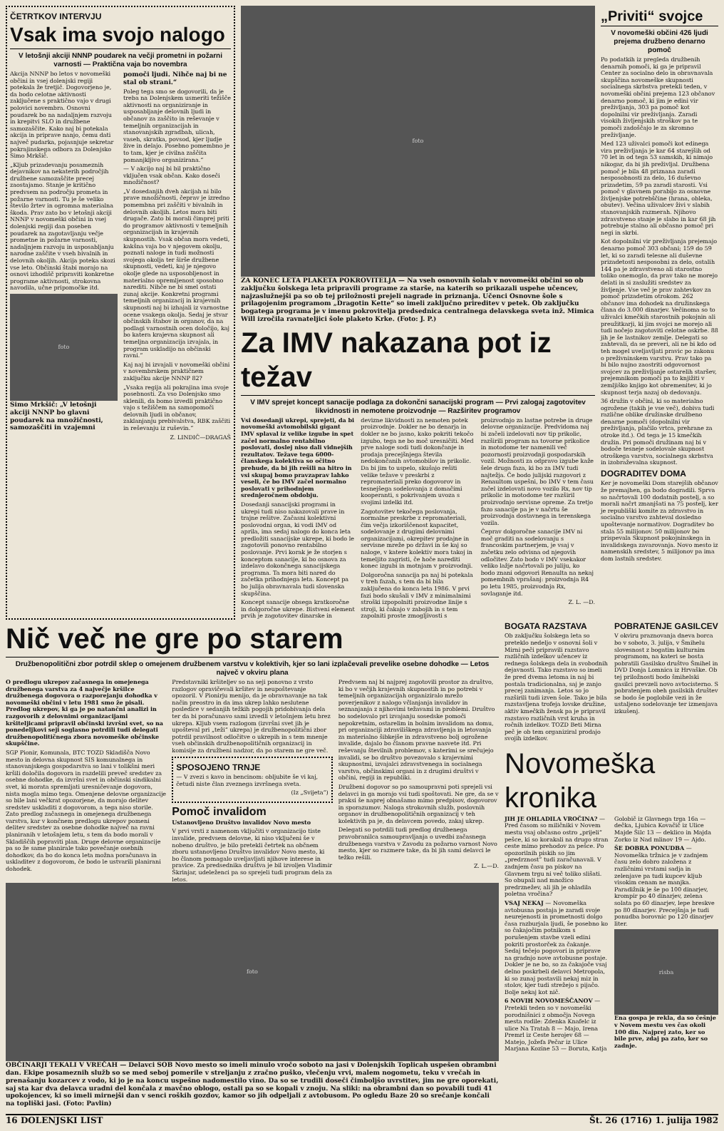ČETRTKOV INTERVJU
Vsak ima svojo nalogo
V letošnji akciji NNNP poudarek na večji prometni in požarni varnosti — Praktična vaja bo novembra
Akcija NNNP bo letos v novomeški občini in vsej dolenjski regiji potekala že tretjič. Dogovorjeno je, da bodo celotne aktivnosti zaključene s praktično vajo v drugi polovici novembra. Osnovni poudarek bo na nadaljnjem razvoju in krepitvi SLO in družbene samozaščite. Kako naj bi potekala akcija in priprave nanjo, čemu dati največ pudarka, pojasnjuje sekretar pokrajinskega odbora za Dolenjsko Simo Mrkšič.
„Kljub prizadevanju posameznih dejavnikov na nekaterih področjih družbene samozaščite precej zaostajamo. Stanje je kritično predvsem na področju prometa in požarne varnosti. Tu je še veliko število žrtev in ogromna materialna škoda. Prav zato bo v letošnji akciji NNNP v novomeški občini in vsej dolenjski regiji dan poseben poudarek na zagotavljanju večje prometne in požarne varnosti, nadaljnjem razvoju in usposabljanju narodne zaščite v vseh bivalnih in delovnih okoljih. Akcija poteka skozi vse leto. Občinski štabi morajo na osnovi izhodišč pripraviti konkretne programe aktivnosti, strokovna navodila, učne pripomočke itd.
foto
Simo Mrkšič: „V letošnji akciji NNNP bo glavni poudarek na množičnosti, samozaščiti in vzajemni pomoči ljudi. Nihče naj bi ne stal ob strani.“
Poleg tega smo se dogovorili, da je treba na Dolenjskem usmeriti težišče aktivnosti na organiziranje in usposabljanje delovnih ljudi in občanov za zaščito in reševanje v temeljnih organizacijah in stanovanjskih zgradbah, ulicah, vaseh, skratka, povsod, kjer ljudje žive in delajo. Posebno pomembno je to tam, kjer je civilna zaščita pomanjkljivo organizirana.“
— V akcijo naj bi bil praktično vključen vsak občan. Kako doseči množičnost?
„V dosedanjih dveh akcijah ni bilo prave množičnosti, čeprav je izredno pomembna pri zaščiti v bivalnih in delovnih okoljih. Letos mora biti drugače. Zato bi morali čimprej priti do programov aktivnosti v temeljnih organizacijah in krajevnih skupnostih. Vsak občan mora vedeti, kakšna vaja bo v njegovem okolju, poznati naloge in tudi možnosti svojega okolja ter širše družbene skupnosti, vedeti, kaj je njegovo okolje glede na usposobljenost in materialno opremljenost sposobno narediti. Nihče ne bi smel ostati zunaj akcije. Konkretni programi temeljnih organizacij in krajevnih skupnosti naj bi izhajali iz varnostne ocene vsakega okolja. Sedaj je stvar občinskih štabov in organov, da na podlagi varnostnih ocen določijo, kaj bo katera krajevna skupnost ali temeljna organizacija izvajala, in program uskladijo na občinski ravni.“
Kaj naj bi izvajali v novomeški občini v novembrskem praktičnem zaključku akcije NNNP 82?
„Vsaka regija ali pokrajina ima svoje posebnosti. Za vso Dolenjsko smo sklenili, da bomo izvedli praktično vajo s težiščem na samopomoči delovnih ljudi in občanov, zaklanjanju prebivalstva, RBK zaščiti in reševanju iz ruševin.“
Z. LINDIČ—DRAGAŠ
foto
ZA KONEC LETA PLAKETA POKROVITELJA — Na vseh osnovnih šolah v novomeški občini so ob zaključku šolskega leta pripravili programe za starše, na katerih so prikazali uspehe učencev, najzaslužnejši pa so ob tej priložnosti prejeli nagrade in priznanja. Učenci Osnovne šole s prilagojenim programom „Dragotin Kette“ so imeli zaključno prireditev v petek. Ob zaključku bogatega programa je v imenu pokrovitelja predsednica centralnega delavskega sveta inž. Mimica Will izročila ravnateljici šole plaketo Krke. (Foto: J. P.)
Za IMV nakazana pot iz težav
V IMV sprejet koncept sanacije podlaga za dokončni sanacijski program — Prvi zalogaj zagotovitev likvidnosti in nemotene proizvodnje — Razširitev programov
Vsi dosedanji ukrepi, sprejeti, da bi novomeški avtomobilski gigant IMV splaval iz velike izgube in spet začel normalno rentabilno poslovati, doslej niso dali vidnejših rezultatov. Težave tega 6000-članskega kolektiva so očitno prehude, da bi jih rešili na hitro in vsi skupaj bomo pravzaprav lahko veseli, če bo IMV začel normalno poslovati v prihodnjem srednjeročnem obdobju.
Dosedanji sanacijski programi in ukrepi tudi niso nakazovali prave in trajne rešitve. Začasni kolektivni poslovodni organ, ki vodi IMV od aprila, ima sedaj nalogo do konca leta predložiti sanacijske ukrepe, ki bodo le zagotovili ponovno rentabilno poslovanje. Prvi korak je že storjen s konceptom sanacije, ki bo osnova za izdelavo dokončnega sanacijskega programa. Ta mora biti nared do začetka prihodnjega leta. Koncept pa bo julija obravnavala tudi slovenska skupščina.
Koncept sanacije obsega kratkoročne in dolgoročne ukrepe. Bistveni element prvih je zagotovitev dinarske in devizne likvidnosti za nemoten potek proizvodnje. Dokler ne bo denarja in dokler ne bo jasno, kako pokriti tekočo izgubo, tega ne bo moč uresničiti. Med prve naloge sodi tudi dokončanje in prodaja precejšnjega števila nedokončanih avtomobilov in prikolic. Da bi jim to uspelo, skušajo rešiti velike težave v preskrbi z repromateriali preko dogovorov in tesnejšega sodelovanja z domačimi kooperanti, s pokrivanjem uvoza s svojimi izdelki itd.
Zagotovitev tekočega poslovanja, normalne preskrbe z repromateriali, čim večja izkoriščenost kapacitet, sodelovanje z drugimi delovnimi organizacijami, okrepitev prodajne in servisne mreže po državi in še kaj so naloge, v katere kolektiv mora takoj in temeljito zagristi, če hoče narediti konec izgubi in motnjam v proizvodnji.
Dolgoročna sanacija pa naj bi potekala v treh fazah, s tem da bi bila zaključena do konca leta 1986. V prvi fazi bodo skušali v IMV z minimalnimi stroški izpopolniti proizvodne linije s stroji, ki čakajo v zabojih in s tem zapolniti proste zmogljivosti s proizvodnjo za lastne potrebe in druge delovne organizacije. Predvidoma naj bi začeli izdelovati nov tip prikolic, razširili program na tovorne prikolice in motodome ter namenili več pozornosti proizvodnji gospodarskih vozil. Možnosti za odpravo izgube kaže šele druga faza, ki bo za IMV tudi najtežja. Če bodo julijski razgovori z Renaultom uspešni, bo IMV v tem času začel izdelovati novo vozilo Rx, nov tip prikolic in motodome ter razširil proizvodnjo servisne opreme. Za tretjo fazo sanacije pa je v načrtu še proizvodnja dostavnega in terenskega vozila.
Čeprav dolgoročne sanacije IMV ni moč graditi na sodelovanju s francoskim partnerjem, je vsaj v začetku zelo odvisna od njegovih odločitev. Zato bodo v IMV vsekakor veliko lažje načrtovali po juliju, ko bodo znani odgovori Renaulta na nekaj pomembnih vprašanj: proizvodnja R4 po letu 1985, proizvodnja Rx, sovlaganje itd.
Z. L. —D.
„Priviti“ svojce
V novomeški občini 426 ljudi prejema družbeno denarno pomoč
Po podatkih iz pregleda družbenih denarnih pomoči, ki ga je pripravil Center za socialno delo in obravnavala skupščina novomeške skupnosti socialnega skrbstva pretekli teden, v novomeški občini prejema 123 občanov denarno pomoč, ki jim je edini vir preživljanja, 303 pa pomoč kot dopolnilni vir preživljanja. Zaradi visokih življenjskih stroškov pa te pomoči zadoščajo le za skromno preživljanje.
Med 123 uživalci pomoči kot edinega vira preživljanja je kar 64 starejših od 70 let in od tega 53 samskih, ki nimajo nikogar, da bi jih preživljal. Družbena pomoč je bila 48 priznana zaradi nesposobnosti za delo, 16 duševno prizadetim, 59 pa zaradi starosti. Vsi pomoč v glavnem porabijo za osnovne življenjske potrebščine (hrana, obleka, obutev). Večina uživalcev živi v slabih stanovanjskih razmerah. Njihovo zdravstveno stanje je slabo in kar 68 jih potrebuje stalno ali občasno pomoč pri negi in skrbi.
Kot dopolnilni vir preživljanja prejemajo denarno pomoč 303 občani; 159 do 59 let, ki so zaradi telesne ali duševne prizadetosti nesposobni za delo, ostalih 144 pa je zdravstveno ali starostno toliko onemoglo, da prav tako ne morejo delati in si zaslužiti sredstev za življenje. Vse več je prav zahtevkov za pomoč prizadetim otrokom. 262 občanov ima dohodek na družinskega člana do 3.000 dinarjev. Večinoma so to uživalci kmečkih starostnih pokojnin ali preužitkarji, ki jim svojci ne morejo ali tudi nočejo zagotoviti celotne oskrbe. 88 jih je še lastnikov zemlje. Delegati so zahtevali, da se preveri, ali ne bi kdo od teh mogel uveljavljati pravic po zakonu o preživninskem varstvu. Prav tako pa bi bilo nujno zaostriti odgovornost svojcev za preživljanje ostarelih staršev, prejemnikom pomoči pa to knjižiti v zemljiško knjigo kot obremenitev, ki jo skupnost terja nazaj ob dedovanju.
36 družin v občini, ki so materialno ogrožene (takih je vse več), dobiva tudi različne oblike družinske družbeno denarne pomoči (dopolnilni vir preživljanja, plačilo vrtca, prehrane za otroke itd.). Od tega je 15 kmečkih družin. Pri pomoči družinam naj bi v bodoče tesneje sodelovale skupnost otroškega varstva, socialnega skrbstva in izobraževalna skupnost.
DOGRADITEV DOMA
Ker je novomeški Dom starejših občanov že premajhen, ga bodo dogradili. Sprva so načrtovali 100 dodatnih postelj, a so morali načrt zmanjšati na 75 postelj, ker je republiški komite za zdravstvo in socialno varstvo zahteval dosledno upoštevanje normativov. Dograditev bo stala 55 milijonov. 50 milijonov bo prispevala Skupnost pokojninskega in invalidskega zavarovanja. Novo mesto iz namenskih sredstev, 5 milijonov pa ima dom lastnih sredstev.
Nič več ne gre po starem
Družbenopolitični zbor potrdil sklep o omejenem družbenem varstvu v kolektivih, kjer so lani izplačevali prevelike osebne dohodke — Letos največ v okviru plana
O predlogu ukrepov začasnega in omejenega družbenega varstva za 4 največje kršilce družbenega dogovora o razporejanju dohodka v novomeški občini v letu 1981 smo že pisali. Predlog ukrepov, ki ga je po natančni analizi in razgovorih z delovnimi organizacijami kršiteljicami pripravil občinski izvršni svet, so na ponedeljkovi seji soglasno potrdili tudi delegati družbenopolitičnega zbora novomeške občinske skupščine.
SGP Pionir, Komunala, BTC TOZD Skladišča Novo mesto in delovna skupnost SIS komunalnega in stanovanjskega gospodarstva so lani v tolikšni meri kršili določila dogovora in razdelili preveč sredstev za osebne dohodke, da izvršni svet in občinski sindikalni svet, ki morata spremljati uresničevanje dogovora, nista mogla mimo tega. Omenjene delovne organizacije so bile lani večkrat opozorjene, da morajo delitev sredstev uskladiti z dogovorom, a tega niso storile. Zato predlog začasnega in omejenega družbenega varstva, kar v končnem predlogu ukrepov pomeni delitev sredstev za osebne dohodke največ na ravni planiranih v letošnjem letu, s tem da bodo morali v Skladiščih popraviti plan. Druge delovne organizacije pa so že same planirale tako povečanje osebnih dohodkov, da bo do konca leta možna poračunava in uskladitev z dogovorom, če bodo le ustvarili planirani dohodek.
Predstavniki kršiteljev so na seji ponovno z vrsto razlogov opravičevali kršitev in neupoštevanje opozoril. V Pionirju menijo, da je obravnavanje na tak način preostro in da ima ukrep lahko neslutene posledice v sedanjih težkih pogojih pridobivanja dela ter da bi poračunavo sami izvedli v letošnjem letu brez ukrepa. Kljub vsem razlogom (izvršni svet jih je upošteval pri „teži“ ukrepa) je družbenopolitični zbor potrdil pravilnost odločitve o ukrepih in s tem mnenje vseh občinskih družbenopolitičnih organizacij in komisije za družbeni nadzor, da po starem ne gre več.
SPOSOJENO TRNJE
— V zvezi s kavo in bencinom: obljubite še vi kaj, četudi niste član zveznega izvršnega sveta.
(Iz „Svijeta“)
Pomoč invalidom
Ustanovljeno Društvo invalidov Novo mesto
V prvi vrsti z namenom vključiti v organizacijo tiste invalide, predvsem delovne, ki niso vključeni še v nobeno društvo, je bilo pretekli četrtek na občnem zboru ustanovljeno Društvo invalidov Novo mesto, ki bo članom pomagalo uveljavljati njihove interese in pravice. Za predsednika društva je bil izvoljen Vladimir Škrinjar, udeleženci pa so sprejeli tudi program dela za letos.
Predvsem naj bi najprej zagotovili prostor za društvo, ki bo v večjih krajevnih skupnostih in po potrebi v temeljnih organizacijah organiziralo mrežo poverjenikov z nalogo včlanjanja invalidov in seznanjanja z njihovimi težavami in problemi. Društvo bo sodelovalo pri izvajanju sosedske pomoči nepokretnim, ostarelim in bolnim invalidom na domu, pri organizaciji zdraviliškega zdravljenja in letovanja za materialno šibkejše in zdravstveno bolj ogrožene invalide, dajalo bo članom pravne nasvete itd. Pri reševanju številnih problemov, s katerimi se srečujejo invalidi, se bo društvo povezovalo s krajevnimi skupnostmi, izvajalci zdravstvenega in socialnega varstva, občinskimi organi in z drugimi društvi v občini, regiji in republiki.
Družbeni dogovor so po samoupravni poti sprejeli vsi delavci in ga morajo vsi tudi spoštovati. Ne gre, da se v praksi še naprej obnašamo mimo predpisov, dogovorov in sporazumov. Naloga strokovnih služb, poslovnih organov in družbenopolitičnih organizacij v teh kolektivih pa je, da delavcem povedo, zakaj ukrep.
Delegati so potrdili tudi predlog družbenega pravobranilca samoupravljanja o uvedbi začasnega družbenega varstva v Zavodu za požarno varnost Novo mesto, kjer so razmere take, da bi jih sami delavci le težko rešili.
Z. L.—D.
foto
OBČINARJI TEKALI V VREČAH — Delavci SOB Novo mesto so imeli minulo vročo soboto na jasi v Dolenjskih Toplicah uspešen obrambni dan. Ekipe posameznih služb so se med seboj pomerile v streljanju z zračno puško, vlečenju vrvi, malem nogometu, teku v vrečah in prenašanju kozarcev z vodo, ki jo je na koncu uspešno nadomestilo vino. Da so se trudili doseči čimboljšo uvrstitev, jim ne gre oporekati, saj sta kar dva delavca uradni del končala z mavčno oblogo, ostali pa so se kopali v znoju. Na sliki: na obrambni dan so povabili tudi 41 upokojencev, ki so imeli mirnejši dan v senci roških gozdov, kamor so jih odpeljali z avtobusom. Po ogledu Baze 20 so srečanje končali na topliški jasi. (Foto: Pavlin)
BOGATA RAZSTAVA
Ob zaključku šolskega leta so preteklo nedeljo v osnovni šoli v Mirni peči pripravili razstavo različnih izdelkov učencev iz rednega šolskega dela in svobodnih dejavnosti. Tako razstavo so imeli že pred dvema letoma in naj bi postala tradicionalna, saj je zanjo precej zanimanja. Letos so jo razširili tudi izven šole. Tako je bila razstavljena trofeja lovske družine, aktiv kmečkih žensk pa je pripravil razstavo različnih vrst kruha in ročnih izdelkov. TOZD Beti Mirna peč je ob tem organiziral prodajo svojih izdelkov.
POBRATENJE GASILCEV
V okviru praznovanja dneva borca bo v soboto, 3. julija, v Šmihelu slovesnost z bogatim kulturnim programom, na kateri se bosta pobratili Gasilsko društvo Šmihel in DVD Donja Lomnica iz Hrvaške. Ob tej priložnosti bodo šmihelski gasilci prevzeli novo avtocisterno. S pobratenjem obeh gasilskih društev se bodo še poglobile vezi in že ustaljeno sodelovanje ter izmenjava izkušenj.
Novomeška kronika
JIH JE OHLADILA VROČINA? — Pred časom so miličniki v Novem mestu vsaj občasno ostro „prijeli“ pešce, ki so korakali na drugo stran ceste mimo prehodov za pešce. Po opozorilnih piskih so jim „predrznost“ tudi zaračunavali. V zadnjem času pa piskov na Glavnem trgu ni več toliko slišati. So obupali nad množico predrznežev, ali jih je ohladila poletna vročina?
VSAJ NEKAJ — Novomeška avtobusna postaja je zaradi svoje neurejenosti in prometnosti dolgo časa razburjala ljudi, še posebno ko so čakajočim potnikom s porušenjem stavbe vzeli edini pokriti prostorček za čakanje. Sedaj tečejo pogovori in priprave na gradnjo nove avtobusne postaje. Dokler je ne bo, so za čakajoče vsaj delno poskrbeli delavci Metropola, ki so zunaj postavili nekaj miz in stolov, kjer tudi strežejo s pijačo. Bolje nekaj kot nič.
6 NOVIH NOVOMEŠČANOV — Pretekli teden so v novomeški porodnišnici z območja Novega mesta rodile: Zdenka Knafelc iz ulice Na Tratah 8 — Majo, Irena Premrl iz Ceste herojev 68 — Matejo, Jožefa Pečar iz Ulice Marjana Kozine 53 — Boruta, Katja Golobič iz Glavnega trga 16a — dečka, Ljubica Kovačič iz Ulice Majde Šilc 13 — deklico in Majda Zorko iz Nad mlinov 19 — Ajdo.
ŠE DOBRA PONUDBA — Novomeška tržnica je v zadnjem času zelo dobro založena z različnimi vrstami sadja in zelenjave pa tudi kupcev kljub visokim cenam ne manjka. Paradižnik je še po 100 dinarjev, krompir po 40 dinarjev, zelena solata po 60 dinarjev, lepe breskve po 80 dinarjev. Precejšnja je tudi ponudba borovnic po 120 dinarjev liter.
risba
Ena gospa je rekla, da so češnje v Novem mestu ves čas okoli 100 din. Najprej zato, ker so bile prve, zdaj pa zato, ker so zadnje.
16 DOLENJSKI LIST Št. 26 (1716) 1. julija 1982